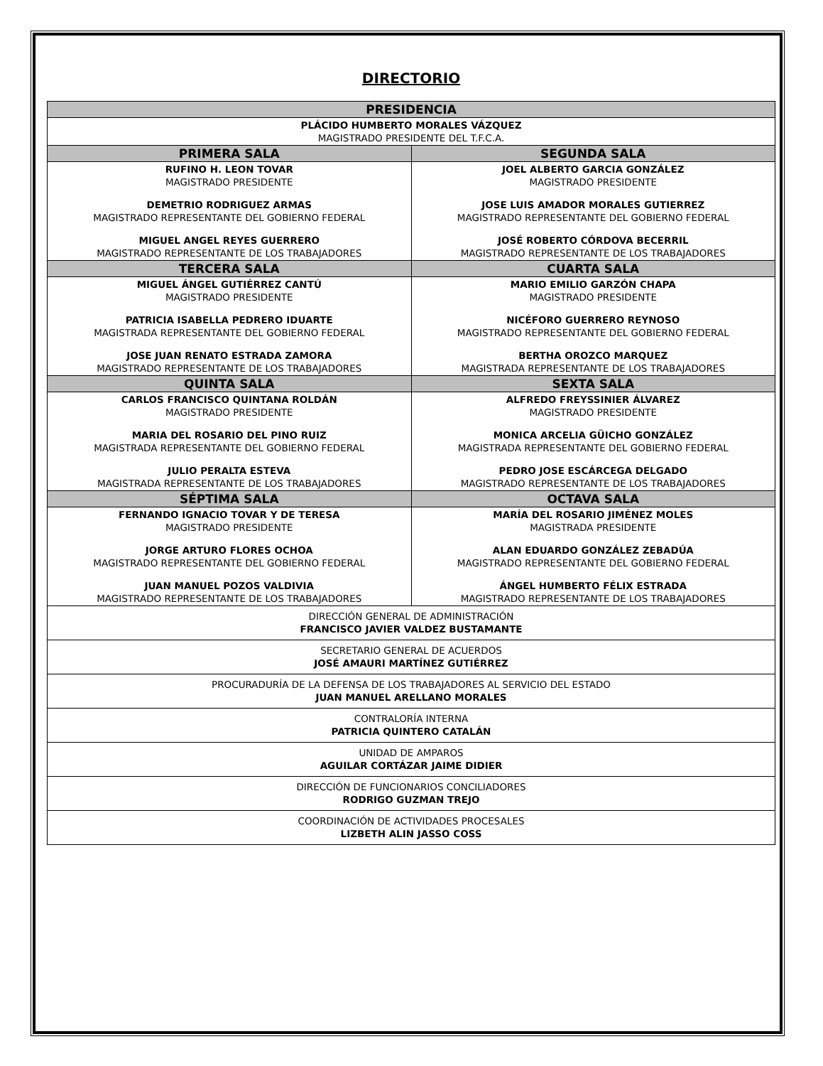DIRECTORIO
| PRESIDENCIA | |
| --- | --- |
| PLÁCIDO HUMBERTO MORALES VÁZQUEZ MAGISTRADO PRESIDENTE DEL T.F.C.A. | |
| PRIMERA SALA | SEGUNDA SALA |
| RUFINO H. LEON TOVAR MAGISTRADO PRESIDENTE DEMETRIO RODRIGUEZ ARMAS MAGISTRADO REPRESENTANTE DEL GOBIERNO FEDERAL MIGUEL ANGEL REYES GUERRERO MAGISTRADO REPRESENTANTE DE LOS TRABAJADORES | JOEL ALBERTO GARCIA GONZÁLEZ MAGISTRADO PRESIDENTE JOSE LUIS AMADOR MORALES GUTIERREZ MAGISTRADO REPRESENTANTE DEL GOBIERNO FEDERAL JOSÉ ROBERTO CÓRDOVA BECERRIL MAGISTRADO REPRESENTANTE DE LOS TRABAJADORES |
| TERCERA SALA | CUARTA SALA |
| MIGUEL ÁNGEL GUTIÉRREZ CANTÚ MAGISTRADO PRESIDENTE PATRICIA ISABELLA PEDRERO IDUARTE MAGISTRADA REPRESENTANTE DEL GOBIERNO FEDERAL JOSE JUAN RENATO ESTRADA ZAMORA MAGISTRADO REPRESENTANTE DE LOS TRABAJADORES | MARIO EMILIO GARZÓN CHAPA MAGISTRADO PRESIDENTE NICÉFORO GUERRERO REYNOSO MAGISTRADO REPRESENTANTE DEL GOBIERNO FEDERAL BERTHA OROZCO MARQUEZ MAGISTRADA REPRESENTANTE DE LOS TRABAJADORES |
| QUINTA SALA | SEXTA SALA |
| CARLOS FRANCISCO QUINTANA ROLDÁN MAGISTRADO PRESIDENTE MARIA DEL ROSARIO DEL PINO RUIZ MAGISTRADA REPRESENTANTE DEL GOBIERNO FEDERAL JULIO PERALTA ESTEVA MAGISTRADA REPRESENTANTE DE LOS TRABAJADORES | ALFREDO FREYSSINIER ÁLVAREZ MAGISTRADO PRESIDENTE MONICA ARCELIA GÜICHO GONZÁLEZ MAGISTRADA REPRESENTANTE DEL GOBIERNO FEDERAL PEDRO JOSE ESCÁRCEGA DELGADO MAGISTRADO REPRESENTANTE DE LOS TRABAJADORES |
| SÉPTIMA SALA | OCTAVA SALA |
| FERNANDO IGNACIO TOVAR Y DE TERESA MAGISTRADO PRESIDENTE JORGE ARTURO FLORES OCHOA MAGISTRADO REPRESENTANTE DEL GOBIERNO FEDERAL JUAN MANUEL POZOS VALDIVIA MAGISTRADO REPRESENTANTE DE LOS TRABAJADORES | MARÍA DEL ROSARIO JIMÉNEZ MOLES MAGISTRADA PRESIDENTE ALAN EDUARDO GONZÁLEZ ZEBADÚA MAGISTRADO REPRESENTANTE DEL GOBIERNO FEDERAL ÁNGEL HUMBERTO FÉLIX ESTRADA MAGISTRADO REPRESENTANTE DE LOS TRABAJADORES |
| DIRECCIÓN GENERAL DE ADMINISTRACIÓN FRANCISCO JAVIER VALDEZ BUSTAMANTE | |
| SECRETARIO GENERAL DE ACUERDOS JOSÉ AMAURI MARTÍNEZ GUTIÉRREZ | |
| PROCURADURÍA DE LA DEFENSA DE LOS TRABAJADORES AL SERVICIO DEL ESTADO JUAN MANUEL ARELLANO MORALES | |
| CONTRALORÍA INTERNA PATRICIA QUINTERO CATALÁN | |
| UNIDAD DE AMPAROS AGUILAR CORTÁZAR JAIME DIDIER | |
| DIRECCIÓN DE FUNCIONARIOS CONCILIADORES RODRIGO GUZMAN TREJO | |
| COORDINACIÓN DE ACTIVIDADES PROCESALES LIZBETH ALIN JASSO COSS | |